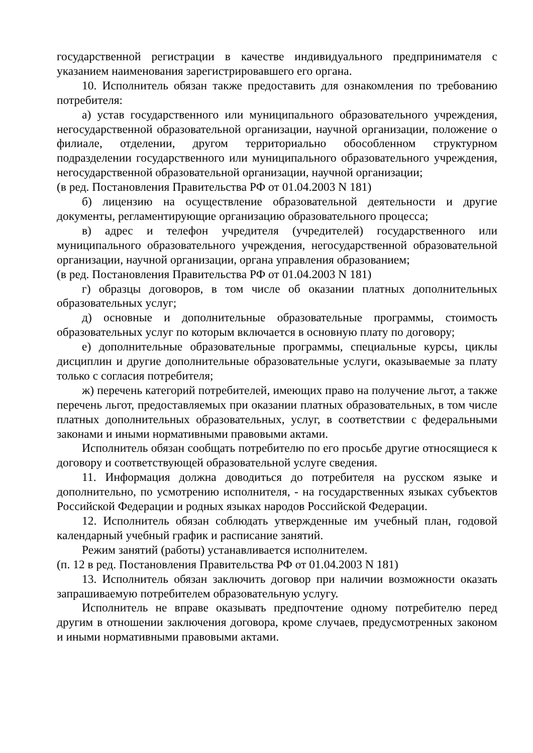государственной регистрации в качестве индивидуального предпринимателя с указанием наименования зарегистрировавшего его органа.
10. Исполнитель обязан также предоставить для ознакомления по требованию потребителя:
а) устав государственного или муниципального образовательного учреждения, негосударственной образовательной организации, научной организации, положение о филиале, отделении, другом территориально обособленном структурном подразделении государственного или муниципального образовательного учреждения, негосударственной образовательной организации, научной организации;
(в ред. Постановления Правительства РФ от 01.04.2003 N 181)
б) лицензию на осуществление образовательной деятельности и другие документы, регламентирующие организацию образовательного процесса;
в) адрес и телефон учредителя (учредителей) государственного или муниципального образовательного учреждения, негосударственной образовательной организации, научной организации, органа управления образованием;
(в ред. Постановления Правительства РФ от 01.04.2003 N 181)
г) образцы договоров, в том числе об оказании платных дополнительных образовательных услуг;
д) основные и дополнительные образовательные программы, стоимость образовательных услуг по которым включается в основную плату по договору;
е) дополнительные образовательные программы, специальные курсы, циклы дисциплин и другие дополнительные образовательные услуги, оказываемые за плату только с согласия потребителя;
ж) перечень категорий потребителей, имеющих право на получение льгот, а также перечень льгот, предоставляемых при оказании платных образовательных, в том числе платных дополнительных образовательных, услуг, в соответствии с федеральными законами и иными нормативными правовыми актами.
Исполнитель обязан сообщать потребителю по его просьбе другие относящиеся к договору и соответствующей образовательной услуге сведения.
11. Информация должна доводиться до потребителя на русском языке и дополнительно, по усмотрению исполнителя, - на государственных языках субъектов Российской Федерации и родных языках народов Российской Федерации.
12. Исполнитель обязан соблюдать утвержденные им учебный план, годовой календарный учебный график и расписание занятий.
Режим занятий (работы) устанавливается исполнителем.
(п. 12 в ред. Постановления Правительства РФ от 01.04.2003 N 181)
13. Исполнитель обязан заключить договор при наличии возможности оказать запрашиваемую потребителем образовательную услугу.
Исполнитель не вправе оказывать предпочтение одному потребителю перед другим в отношении заключения договора, кроме случаев, предусмотренных законом и иными нормативными правовыми актами.